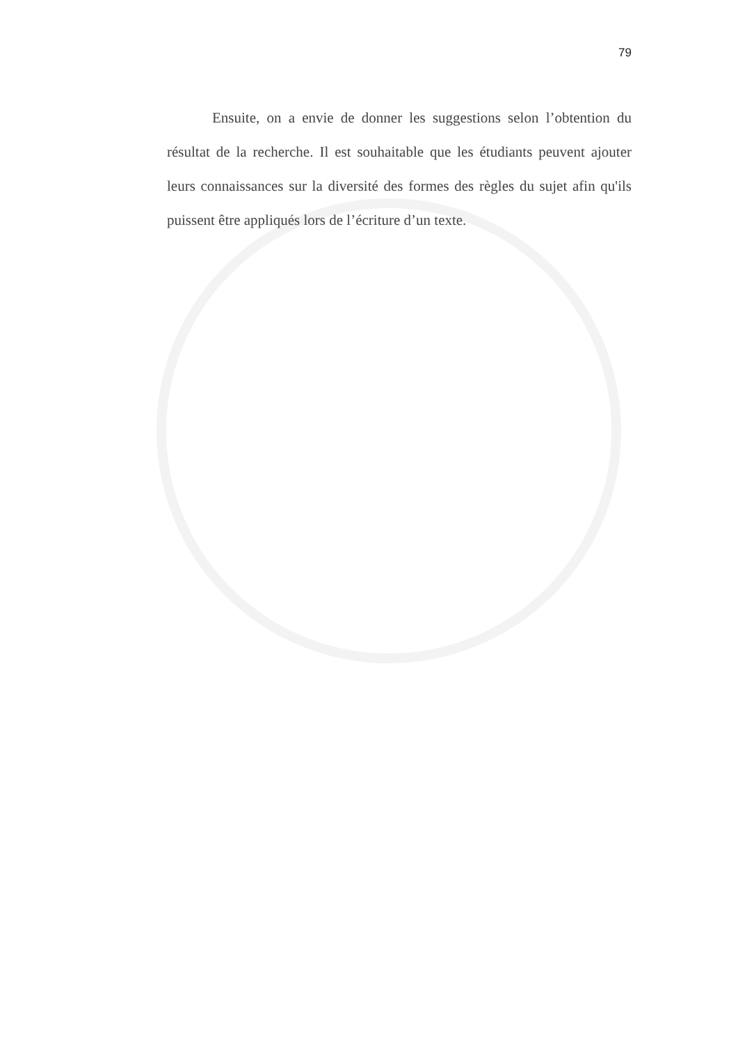79
Ensuite, on a envie de donner les suggestions selon l’obtention du résultat de la recherche. Il est souhaitable que les étudiants peuvent ajouter leurs connaissances sur la diversité des formes des règles du sujet afin qu'ils puissent être appliqués lors de l’écriture d’un texte.